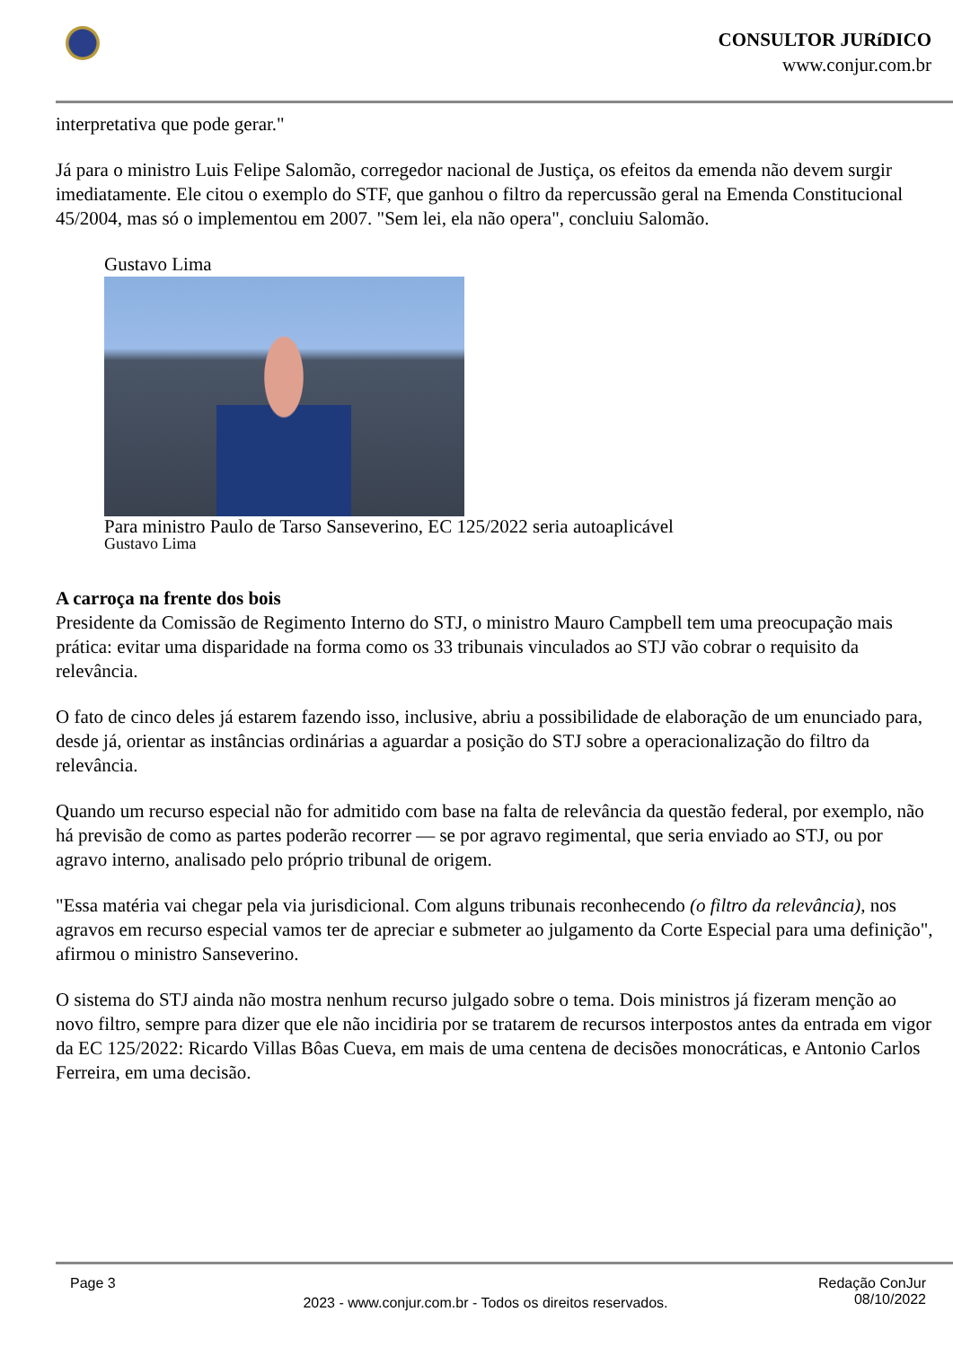CONSULTOR JURíDICO
www.conjur.com.br
interpretativa que pode gerar."
Já para o ministro Luis Felipe Salomão, corregedor nacional de Justiça, os efeitos da emenda não devem surgir imediatamente. Ele citou o exemplo do STF, que ganhou o filtro da repercussão geral na Emenda Constitucional 45/2004, mas só o implementou em 2007. "Sem lei, ela não opera", concluiu Salomão.
Gustavo Lima
Para ministro Paulo de Tarso Sanseverino, EC 125/2022 seria autoaplicável
Gustavo Lima
A carroça na frente dos bois
Presidente da Comissão de Regimento Interno do STJ, o ministro Mauro Campbell tem uma preocupação mais prática: evitar uma disparidade na forma como os 33 tribunais vinculados ao STJ vão cobrar o requisito da relevância.
O fato de cinco deles já estarem fazendo isso, inclusive, abriu a possibilidade de elaboração de um enunciado para, desde já, orientar as instâncias ordinárias a aguardar a posição do STJ sobre a operacionalização do filtro da relevância.
Quando um recurso especial não for admitido com base na falta de relevância da questão federal, por exemplo, não há previsão de como as partes poderão recorrer — se por agravo regimental, que seria enviado ao STJ, ou por agravo interno, analisado pelo próprio tribunal de origem.
"Essa matéria vai chegar pela via jurisdicional. Com alguns tribunais reconhecendo (o filtro da relevância), nos agravos em recurso especial vamos ter de apreciar e submeter ao julgamento da Corte Especial para uma definição", afirmou o ministro Sanseverino.
O sistema do STJ ainda não mostra nenhum recurso julgado sobre o tema. Dois ministros já fizeram menção ao novo filtro, sempre para dizer que ele não incidiria por se tratarem de recursos interpostos antes da entrada em vigor da EC 125/2022: Ricardo Villas Bôas Cueva, em mais de uma centena de decisões monocráticas, e Antonio Carlos Ferreira, em uma decisão.
Page 3 Redação ConJur
08/10/2022
2023 - www.conjur.com.br - Todos os direitos reservados.